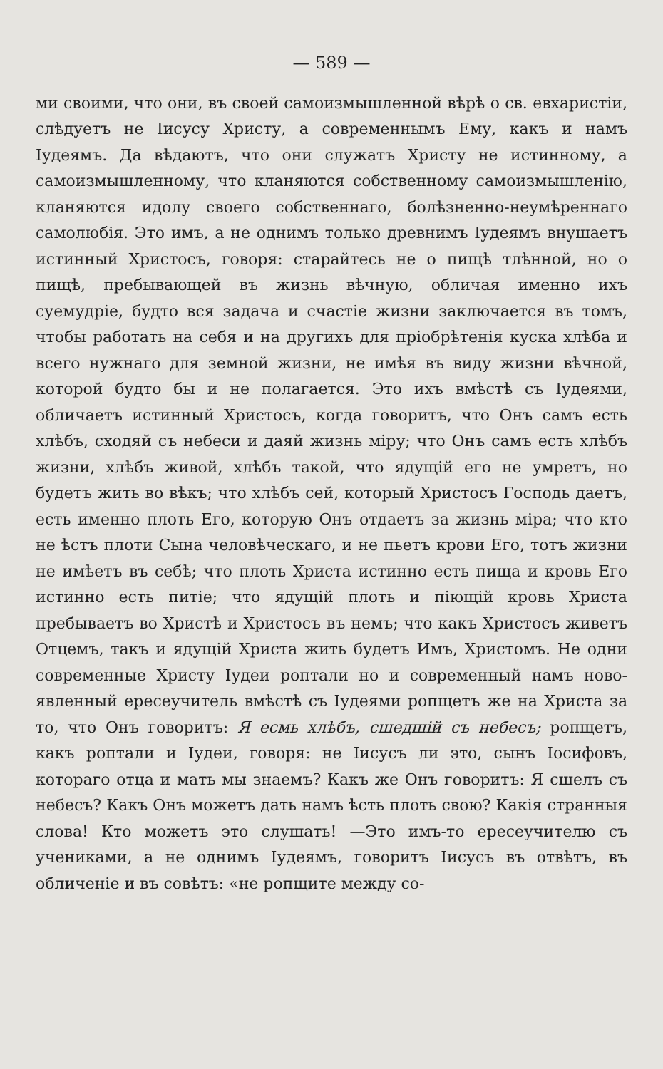— 589 —
ми своими, что они, въ своей самоизмышленной вѣрѣ о св. евхаристіи, слѣдуетъ не Іисусу Христу, а современнымъ Ему, какъ и намъ Іудеямъ. Да вѣдаютъ, что они служатъ Христу не истинному, а самоизмышленному, что кланяются собственному самоизмышленію, кланяются идолу своего собственнаго, болѣзненно-неумѣреннаго самолюбія. Это имъ, а не однимъ только древнимъ Іудеямъ внушаетъ истинный Христосъ, говоря: старайтесь не о пищѣ тлѣнной, но о пищѣ, пребывающей въ жизнь вѣчную, обличая именно ихъ суемудріе, будто вся задача и счастіе жизни заключается въ томъ, чтобы работать на себя и на другихъ для пріобрѣтенія куска хлѣба и всего нужнаго для земной жизни, не имѣя въ виду жизни вѣчной, которой будто бы и не полагается. Это ихъ вмѣстѣ съ Іудеями, обличаетъ истинный Христосъ, когда говоритъ, что Онъ самъ есть хлѣбъ, сходяй съ небеси и даяй жизнь міру; что Онъ самъ есть хлѣбъ жизни, хлѣбъ живой, хлѣбъ такой, что ядущій его не умретъ, но будетъ жить во вѣкъ; что хлѣбъ сей, который Христосъ Господь даетъ, есть именно плоть Его, которую Онъ отдаетъ за жизнь міра; что кто не ѣстъ плоти Сына человѣческаго, и не пьетъ крови Его, тотъ жизни не имѣетъ въ себѣ; что плоть Христа истинно есть пища и кровь Его истинно есть питіе; что ядущій плоть и піющій кровь Христа пребываетъ во Христѣ и Христосъ въ немъ; что какъ Христосъ живетъ Отцемъ, такъ и ядущій Христа жить будетъ Имъ, Христомъ. Не одни современные Христу Іудеи роптали но и современный намъ ново-явленный ересеучитель вмѣстѣ съ Іудеями ропщетъ же на Христа за то, что Онъ говоритъ: Я есмь хлѣбъ, сшедшій съ небесъ; ропщетъ, какъ роптали и Іудеи, говоря: не Іисусъ ли это, сынъ Іосифовъ, котораго отца и мать мы знаемъ? Какъ же Онъ говоритъ: Я сшелъ съ небесъ? Какъ Онъ можетъ дать намъ ѣсть плоть свою? Какія странныя слова! Кто можетъ это слушать! —Это имъ-то ересеучителю съ учениками, а не однимъ Іудеямъ, говоритъ Іисусъ въ отвѣтъ, въ обличеніе и въ совѣтъ: «не ропщите между со-